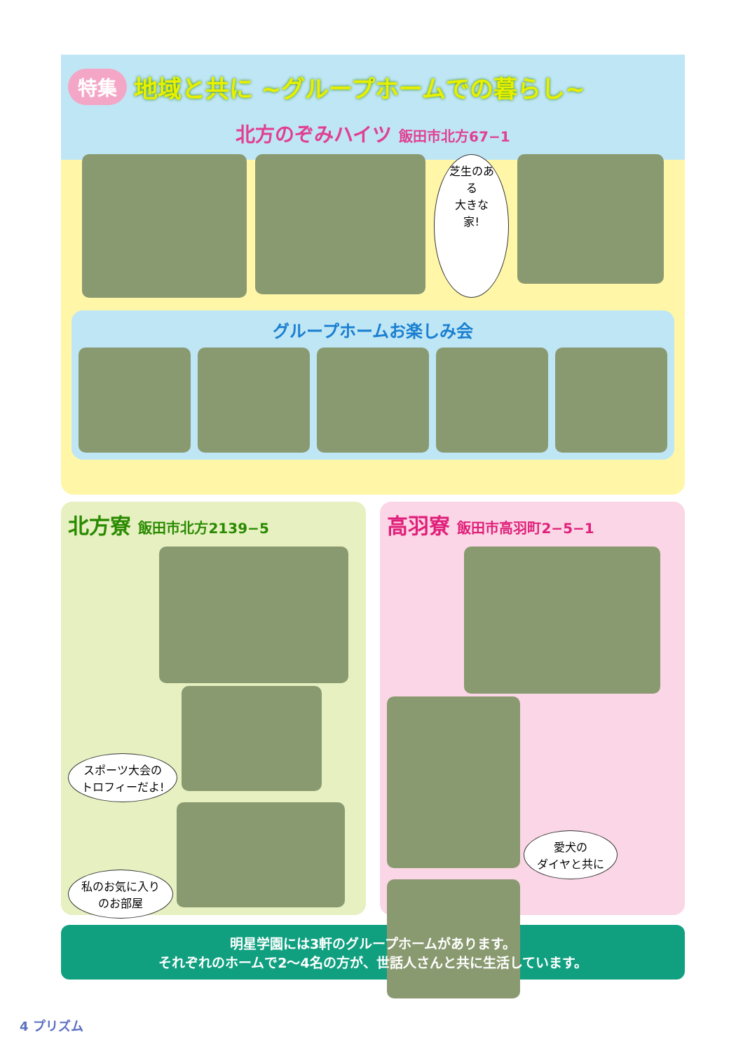特集 地域と共に ~グループホームでの暮らし~
北方のぞみハイツ 飯田市北方67−1
芝生のある
大きな家!
グループホームお楽しみ会
北方寮 飯田市北方2139−5
スポーツ大会の
トロフィーだよ!
私のお気に入り
のお部屋
高羽寮 飯田市高羽町2−5−1
愛犬の
ダイヤと共に
明星学園には3軒のグループホームがあります。
それぞれのホームで2〜4名の方が、世話人さんと共に生活しています。
4 プリズム